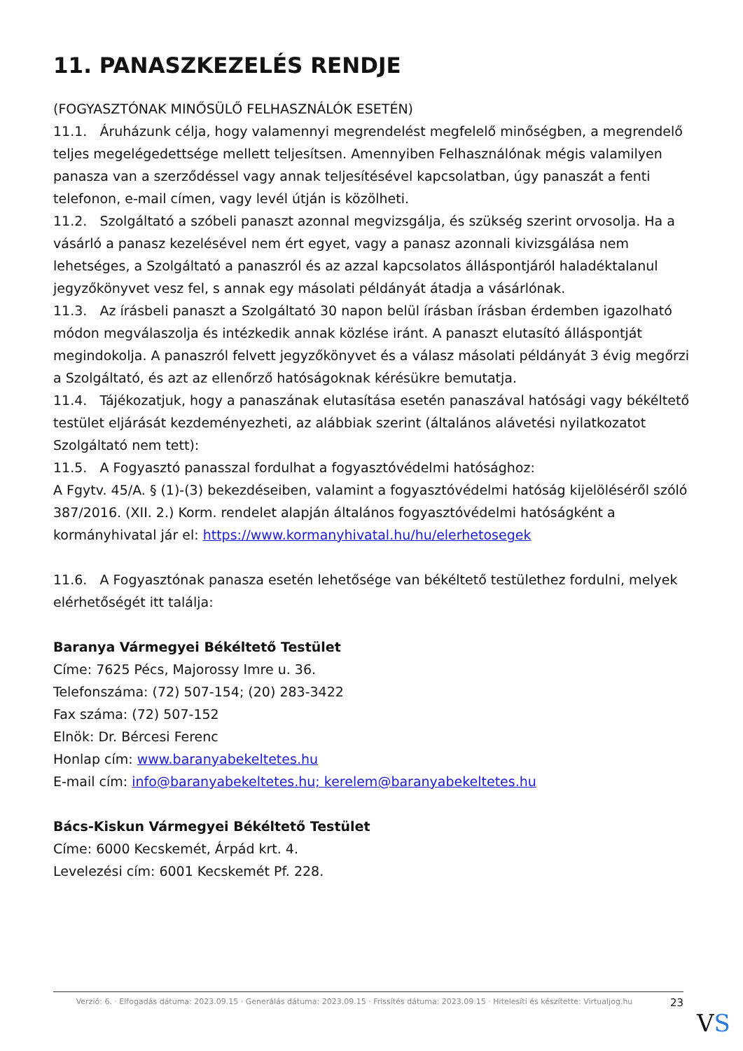11. PANASZKEZELÉS RENDJE
(FOGYASZTÓNAK MINŐSÜLŐ FELHASZNÁLÓK ESETÉN)
11.1. Áruházunk célja, hogy valamennyi megrendelést megfelelő minőségben, a megrendelő teljes megelégedettsége mellett teljesítsen. Amennyiben Felhasználónak mégis valamilyen panasza van a szerződéssel vagy annak teljesítésével kapcsolatban, úgy panaszát a fenti telefonon, e-mail címen, vagy levél útján is közölheti.
11.2. Szolgáltató a szóbeli panaszt azonnal megvizsgálja, és szükség szerint orvosolja. Ha a vásárló a panasz kezelésével nem ért egyet, vagy a panasz azonnali kivizsgálása nem lehetséges, a Szolgáltató a panaszról és az azzal kapcsolatos álláspontjáról haladéktalanul jegyzőkönyvet vesz fel, s annak egy másolati példányát átadja a vásárlónak.
11.3. Az írásbeli panaszt a Szolgáltató 30 napon belül írásban írásban érdemben igazolható módon megválaszolja és intézkedik annak közlése iránt. A panaszt elutasító álláspontját megindokolja. A panaszról felvett jegyzőkönyvet és a válasz másolati példányát 3 évig megőrzi a Szolgáltató, és azt az ellenőrző hatóságoknak kérésükre bemutatja.
11.4. Tájékozatjuk, hogy a panaszának elutasítása esetén panaszával hatósági vagy békéltető testület eljárását kezdeményezheti, az alábbiak szerint (általános alávetési nyilatkozatot Szolgáltató nem tett):
11.5. A Fogyasztó panasszal fordulhat a fogyasztóvédelmi hatósághoz:
A Fgytv. 45/A. § (1)-(3) bekezdéseiben, valamint a fogyasztóvédelmi hatóság kijelöléséről szóló 387/2016. (XII. 2.) Korm. rendelet alapján általános fogyasztóvédelmi hatóságként a kormányhivatal jár el: https://www.kormanyhivatal.hu/hu/elerhetosegek
11.6. A Fogyasztónak panasza esetén lehetősége van békéltető testülethez fordulni, melyek elérhetőségét itt találja:
Baranya Vármegyei Békéltető Testület
Címe: 7625 Pécs, Majorossy Imre u. 36.
Telefonszáma: (72) 507-154; (20) 283-3422
Fax száma: (72) 507-152
Elnök: Dr. Bércesi Ferenc
Honlap cím: www.baranyabekeltetes.hu
E-mail cím: info@baranyabekeltetes.hu; kerelem@baranyabekeltetes.hu
Bács-Kiskun Vármegyei Békéltető Testület
Címe: 6000 Kecskemét, Árpád krt. 4.
Levelezési cím: 6001 Kecskemét Pf. 228.
Verzió: 6. · Elfogadás dátuma: 2023.09.15 · Generálás dátuma: 2023.09.15 · Frissítés dátuma: 2023.09.15 · Hitelesíti és készítette: Virtualjog.hu
23
VS